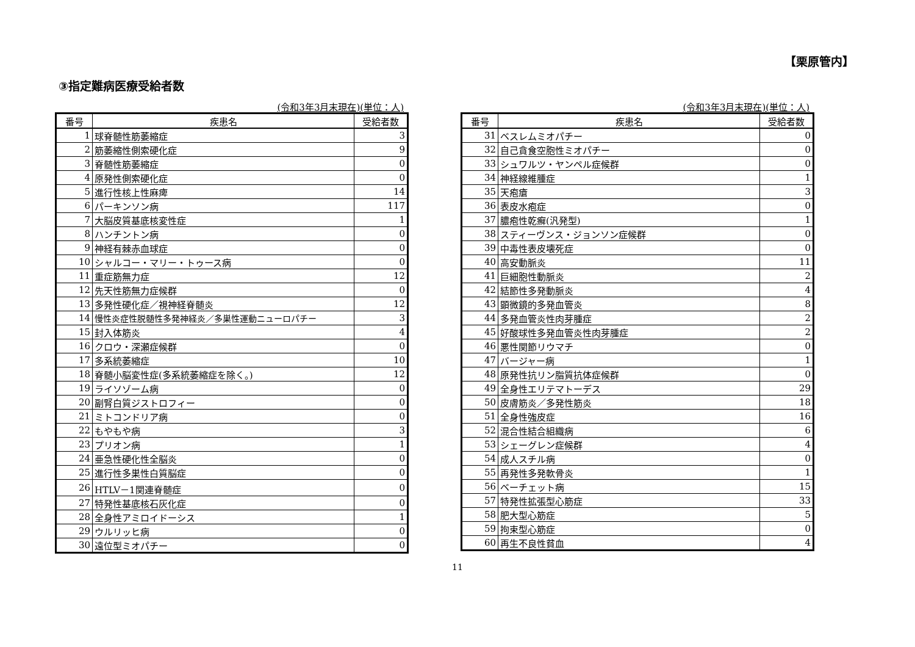【栗原管内】
③指定難病医療受給者数
(令和3年3月末現在)(単位：人)
| 番号 | 疾患名 | 受給者数 |
| --- | --- | --- |
| 1 | 球脊髄性筋萎縮症 | 3 |
| 2 | 筋萎縮性側索硬化症 | 9 |
| 3 | 脊髄性筋萎縮症 | 0 |
| 4 | 原発性側索硬化症 | 0 |
| 5 | 進行性核上性麻痺 | 14 |
| 6 | パーキンソン病 | 117 |
| 7 | 大脳皮質基底核変性症 | 1 |
| 8 | ハンチントン病 | 0 |
| 9 | 神経有棘赤血球症 | 0 |
| 10 | シャルコー・マリー・トゥース病 | 0 |
| 11 | 重症筋無力症 | 12 |
| 12 | 先天性筋無力症候群 | 0 |
| 13 | 多発性硬化症／視神経脊髄炎 | 12 |
| 14 | 慢性炎症性脱髄性多発神経炎／多巣性運動ニューロパチー | 3 |
| 15 | 封入体筋炎 | 4 |
| 16 | クロウ・深瀬症候群 | 0 |
| 17 | 多系統萎縮症 | 10 |
| 18 | 脊髄小脳変性症(多系統萎縮症を除く。) | 12 |
| 19 | ライソゾーム病 | 0 |
| 20 | 副腎白質ジストロフィー | 0 |
| 21 | ミトコンドリア病 | 0 |
| 22 | もやもや病 | 3 |
| 23 | プリオン病 | 1 |
| 24 | 亜急性硬化性全脳炎 | 0 |
| 25 | 進行性多巣性白質脳症 | 0 |
| 26 | HTLV－1関連脊髄症 | 0 |
| 27 | 特発性基底核石灰化症 | 0 |
| 28 | 全身性アミロイドーシス | 1 |
| 29 | ウルリッヒ病 | 0 |
| 30 | 遠位型ミオパチー | 0 |
(令和3年3月末現在)(単位：人)
| 番号 | 疾患名 | 受給者数 |
| --- | --- | --- |
| 31 | ベスレムミオパチー | 0 |
| 32 | 自己貪食空胞性ミオパチー | 0 |
| 33 | シュワルツ・ヤンペル症候群 | 0 |
| 34 | 神経線維腫症 | 1 |
| 35 | 天疱瘡 | 3 |
| 36 | 表皮水疱症 | 0 |
| 37 | 膿疱性乾癬(汎発型) | 1 |
| 38 | スティーヴンス・ジョンソン症候群 | 0 |
| 39 | 中毒性表皮壊死症 | 0 |
| 40 | 高安動脈炎 | 11 |
| 41 | 巨細胞性動脈炎 | 2 |
| 42 | 結節性多発動脈炎 | 4 |
| 43 | 顕微鏡的多発血管炎 | 8 |
| 44 | 多発血管炎性肉芽腫症 | 2 |
| 45 | 好酸球性多発血管炎性肉芽腫症 | 2 |
| 46 | 悪性関節リウマチ | 0 |
| 47 | バージャー病 | 1 |
| 48 | 原発性抗リン脂質抗体症候群 | 0 |
| 49 | 全身性エリテマトーデス | 29 |
| 50 | 皮膚筋炎／多発性筋炎 | 18 |
| 51 | 全身性強皮症 | 16 |
| 52 | 混合性結合組織病 | 6 |
| 53 | シェーグレン症候群 | 4 |
| 54 | 成人スチル病 | 0 |
| 55 | 再発性多発軟骨炎 | 1 |
| 56 | ベーチェット病 | 15 |
| 57 | 特発性拡張型心筋症 | 33 |
| 58 | 肥大型心筋症 | 5 |
| 59 | 拘束型心筋症 | 0 |
| 60 | 再生不良性貧血 | 4 |
11